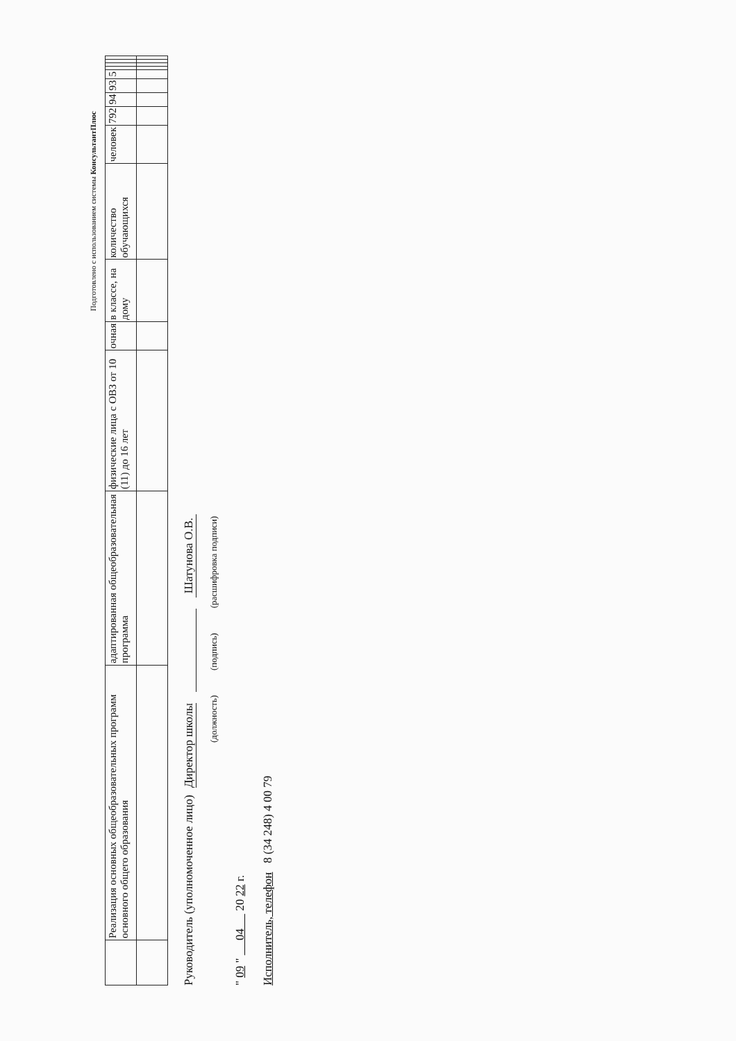Подготовлено с использованием системы КонсультантПлюс
| | Реализация основных общеобразовательных программ основного общего образования | адаптированная общеобразовательная программа | физические лица с ОВЗ от 10 (11) до 16 лет | очная | в классе, на дому | количество обучающихся | человек | 792 | 94 | 93 | 5 | | | | |
Руководитель (уполномоченное лицо) Директор школы Шатунова О.В.
(должность) (подпись) (расшифровка подписи)
" 09 " 04 20 22 г.
Исполнитель, телефон 8 (34 248) 4 00 79